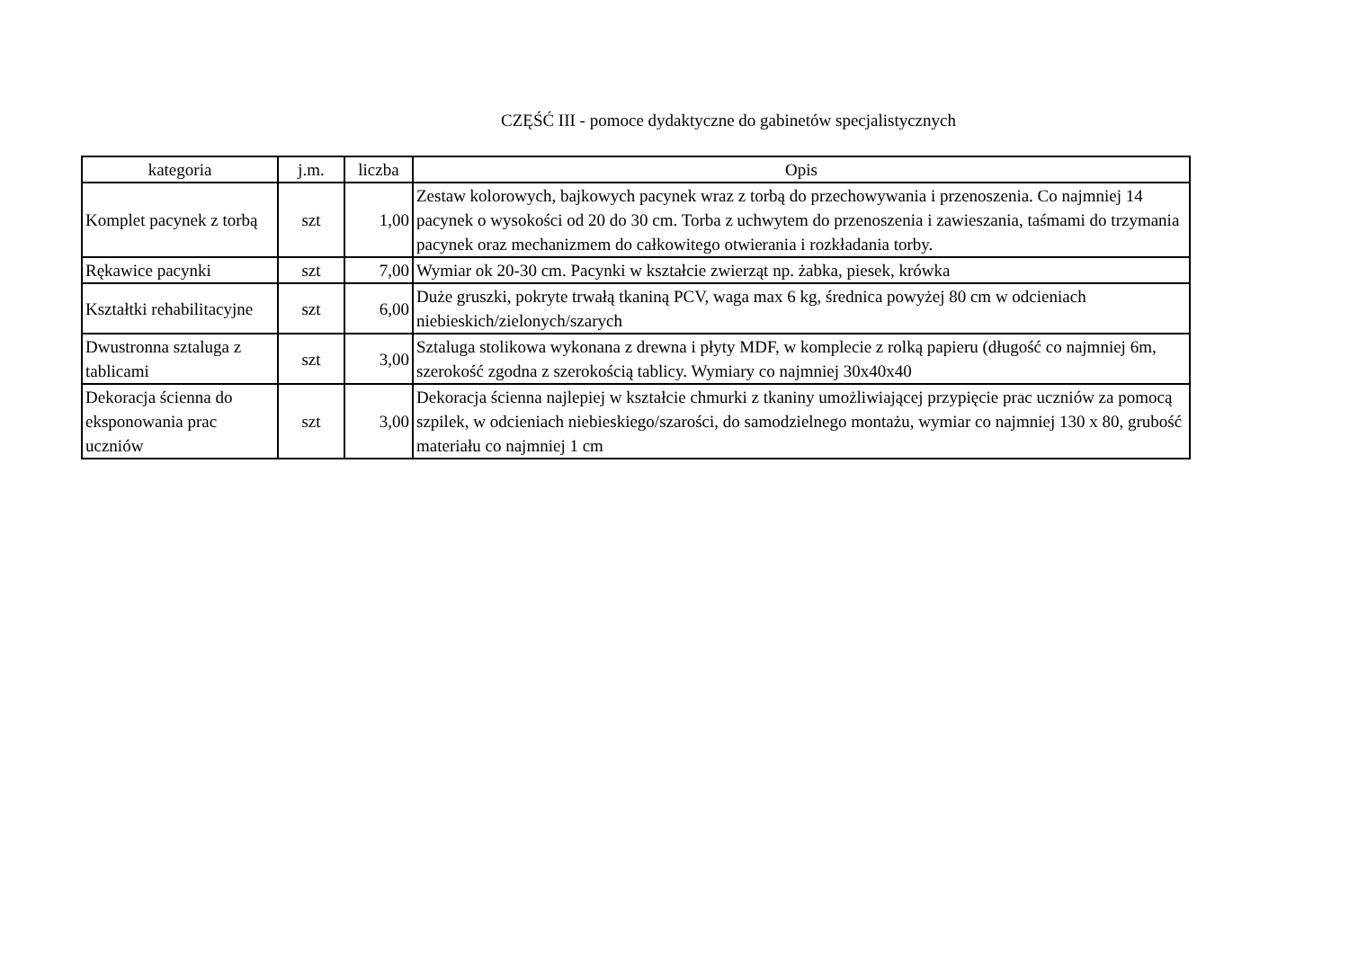CZĘŚĆ III - pomoce dydaktyczne do gabinetów specjalistycznych
| kategoria | j.m. | liczba | Opis |
| --- | --- | --- | --- |
| Komplet pacynek z torbą | szt | 1,00 | Zestaw kolorowych, bajkowych pacynek wraz z torbą do przechowywania i przenoszenia. Co najmniej 14 pacynek o wysokości od 20 do 30 cm. Torba z uchwytem do przenoszenia i zawieszania, taśmami do trzymania pacynek oraz mechanizmem do całkowitego otwierania i rozkładania torby. |
| Rękawice pacynki | szt | 7,00 | Wymiar ok 20-30 cm. Pacynki w kształcie zwierząt np. żabka, piesek, krówka |
| Kształtki rehabilitacyjne | szt | 6,00 | Duże gruszki, pokryte trwałą tkaniną PCV, waga max 6 kg, średnica powyżej 80 cm w odcieniach niebieskich/zielonych/szarych |
| Dwustronna sztaluga z tablicami | szt | 3,00 | Sztaluga stolikowa wykonana z drewna i płyty MDF, w komplecie z rolką papieru (długość co najmniej 6m, szerokość zgodna z szerokością tablicy. Wymiary co najmniej 30x40x40 |
| Dekoracja ścienna do eksponowania prac uczniów | szt | 3,00 | Dekoracja ścienna najlepiej w kształcie chmurki z tkaniny umożliwiającej przypięcie prac uczniów za pomocą szpilek, w odcieniach niebieskiego/szarości, do samodzielnego montażu, wymiar co najmniej 130 x 80, grubość materiału co najmniej 1 cm |